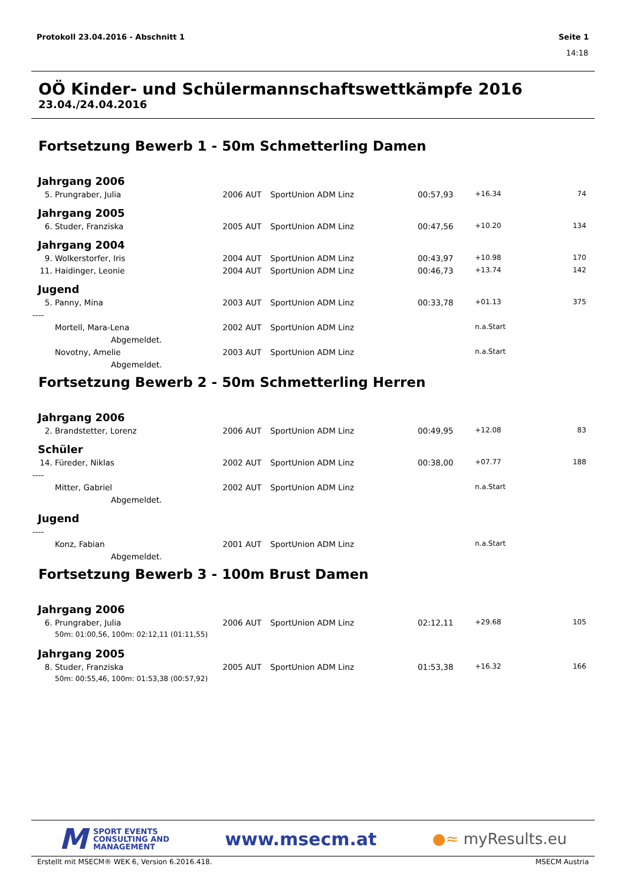Protokoll 23.04.2016 - Abschnitt 1 Seite 1
14:18
OÖ Kinder- und Schülermannschaftswettkämpfe 2016
23.04./24.04.2016
Fortsetzung Bewerb 1 - 50m Schmetterling Damen
| Jahrgang 2006 | | | | | | | |
| 5. | Prungraber, Julia | 2006 | AUT | SportUnion ADM Linz | 00:57,93 | +16.34 | 74 |
| Jahrgang 2005 | | | | | | | |
| 6. | Studer, Franziska | 2005 | AUT | SportUnion ADM Linz | 00:47,56 | +10.20 | 134 |
| Jahrgang 2004 | | | | | | | |
| 9. | Wolkerstorfer, Iris | 2004 | AUT | SportUnion ADM Linz | 00:43,97 | +10.98 | 170 |
| 11. | Haidinger, Leonie | 2004 | AUT | SportUnion ADM Linz | 00:46,73 | +13.74 | 142 |
| Jugend | | | | | | | |
| 5. | Panny, Mina | 2003 | AUT | SportUnion ADM Linz | 00:33,78 | +01.13 | 375 |
| ---- | | | | | | | |
| | Mortell, Mara-Lena | 2002 | AUT | SportUnion ADM Linz | | n.a.Start | |
| | Abgemeldet. | | | | | | |
| | Novotny, Amelie | 2003 | AUT | SportUnion ADM Linz | | n.a.Start | |
| | Abgemeldet. | | | | | | |
Fortsetzung Bewerb 2 - 50m Schmetterling Herren
| Jahrgang 2006 | | | | | | | |
| 2. | Brandstetter, Lorenz | 2006 | AUT | SportUnion ADM Linz | 00:49,95 | +12.08 | 83 |
| Schüler | | | | | | | |
| 14. | Füreder, Niklas | 2002 | AUT | SportUnion ADM Linz | 00:38,00 | +07.77 | 188 |
| ---- | | | | | | | |
| | Mitter, Gabriel | 2002 | AUT | SportUnion ADM Linz | | n.a.Start | |
| | Abgemeldet. | | | | | | |
| Jugend | | | | | | | |
| ---- | | | | | | | |
| | Konz, Fabian | 2001 | AUT | SportUnion ADM Linz | | n.a.Start | |
| | Abgemeldet. | | | | | | |
Fortsetzung Bewerb 3 - 100m Brust Damen
| Jahrgang 2006 | | | | | | | |
| 6. | Prungraber, Julia | 2006 | AUT | SportUnion ADM Linz | 02:12,11 | +29.68 | 105 |
| | 50m: 01:00,56, 100m: 02:12,11 (01:11,55) | | | | | | |
| Jahrgang 2005 | | | | | | | |
| 8. | Studer, Franziska | 2005 | AUT | SportUnion ADM Linz | 01:53,38 | +16.32 | 166 |
| | 50m: 00:55,46, 100m: 01:53,38 (00:57,92) | | | | | | |
M SPORT EVENTS
CONSULTING AND
MANAGEMENT
www.msecm.at
●≈ myResults.eu
Erstellt mit MSECM® WEK 6, Version 6.2016.418. MSECM Austria